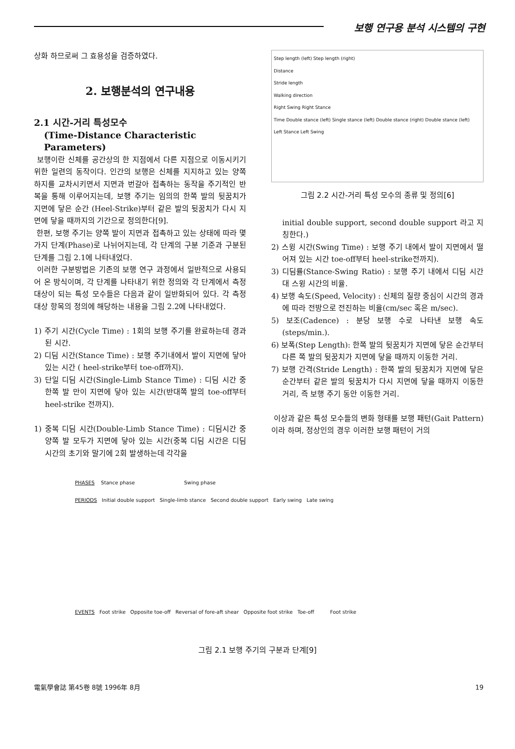보행 연구용 분석 시스템의 구현
상화 하므로써 그 효용성을 검증하였다.
2. 보행분석의 연구내용
2.1 시간-거리 특성모수
(Time-Distance Characteristic Parameters)
보행이란 신체를 공간상의 한 지점에서 다른 지점으로 이동시키기 위한 일련의 동작이다. 인간의 보행은 신체를 지지하고 있는 양쪽 하지를 교차시키면서 지면과 번갈아 접촉하는 동작을 주기적인 반복을 통해 이루어지는데, 보행 주기는 임의의 한쪽 발의 뒷꿈치가 지면에 닿은 순간 (Heel-Strike)부터 같은 발의 뒷꿈치가 다시 지면에 닿을 때까지의 기간으로 정의한다[9].
한편, 보행 주기는 양쪽 발이 지면과 접촉하고 있는 상태에 따라 몇 가지 단계(Phase)로 나뉘어지는데, 각 단계의 구분 기준과 구분된 단계를 그림 2.1에 나타내었다.
이러한 구분방법은 기존의 보행 연구 과정에서 일반적으로 사용되어 온 방식이며, 각 단계를 나타내기 위한 정의와 각 단계에서 측정 대상이 되는 특성 모수들은 다음과 같이 일반화되어 있다. 각 측정 대상 항목의 정의에 해당하는 내용을 그림 2.2에 나타내었다.
1) 주기 시간(Cycle Time) : 1회의 보행 주기를 완료하는데 경과된 시간.
2) 디딤 시간(Stance Time) : 보행 주기내에서 발이 지면에 닿아있는 시간 ( heel-strike부터 toe-off까지).
3) 단일 디딤 시간(Single-Limb Stance Time) : 디딤 시간 중 한쪽 발 만이 지면에 닿아 있는 시간(반대쪽 발의 toe-off부터 heel-strike 전까지).
1) 중복 디딤 시간(Double-Limb Stance Time) : 디딤시간 중 양쪽 발 모두가 지면에 닿아 있는 시간(중복 디딤 시간은 디딤 시간의 초기와 말기에 2회 발생하는데 각각을
Step length (left) Step length (right)
Distance
Stride length
Walking direction
Right Swing Right Stance
Time Double stance (left) Single stance (left) Double stance (right) Double stance (left)
Left Stance Left Swing
그림 2.2 시간-거리 특성 모수의 종류 및 정의[6]
initial double support, second double support 라고 지칭한다.)
2) 스윙 시간(Swing Time) : 보행 주기 내에서 발이 지면에서 떨어져 있는 시간 toe-off부터 heel-strike전까지).
3) 디딤률(Stance-Swing Ratio) : 보행 주기 내에서 디딤 시간 대 스윙 시간의 비율.
4) 보행 속도(Speed, Velocity) : 신체의 질량 중심이 시간의 경과에 따라 전방으로 전진하는 비율(cm/sec 혹은 m/sec).
5) 보조(Cadence) : 분당 보행 수로 나타낸 보행 속도 (steps/min.).
6) 보폭(Step Length): 한쪽 발의 뒷꿈치가 지면에 닿은 순간부터 다른 쪽 발의 뒷꿈치가 지면에 닿을 때까지 이동한 거리.
7) 보행 간격(Stride Length) : 한쪽 발의 뒷꿈치가 지면에 닿은 순간부터 같은 발의 뒷꿈치가 다시 지면에 닿을 때까지 이동한 거리, 즉 보행 주기 동안 이동한 거리.
이상과 같은 특성 모수들의 변화 형태를 보행 패턴(Gait Pattern)이라 하며, 정상인의 경우 이러한 보행 패턴이 거의
PHASES Stance phase Swing phase
PERIODS Initial double support Single-limb stance Second double support Early swing Late swing
EVENTS Foot strike Opposite toe-off Reversal of fore-aft shear Opposite foot strike Toe-off Foot strike
그림 2.1 보행 주기의 구분과 단계[9]
電氣學會誌 第45卷 8號 1996年 8月 19